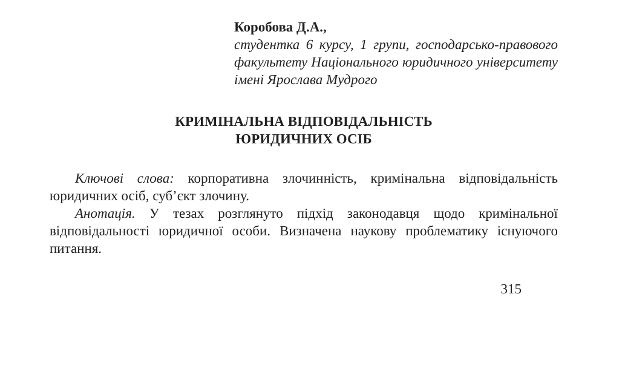Коробова Д.А.,
студентка 6 курсу, 1 групи, господарсько-правового факультету Національного юридичного університету імені Ярослава Мудрого
КРИМІНАЛЬНА ВІДПОВІДАЛЬНІСТЬ
ЮРИДИЧНИХ ОСІБ
Ключові слова: корпоративна злочинність, кримінальна відповідальність юридичних осіб, суб’єкт злочину.
Анотація. У тезах розглянуто підхід законодавця щодо кримінальної відповідальності юридичної особи. Визначена наукову проблематику існуючого питання.
315